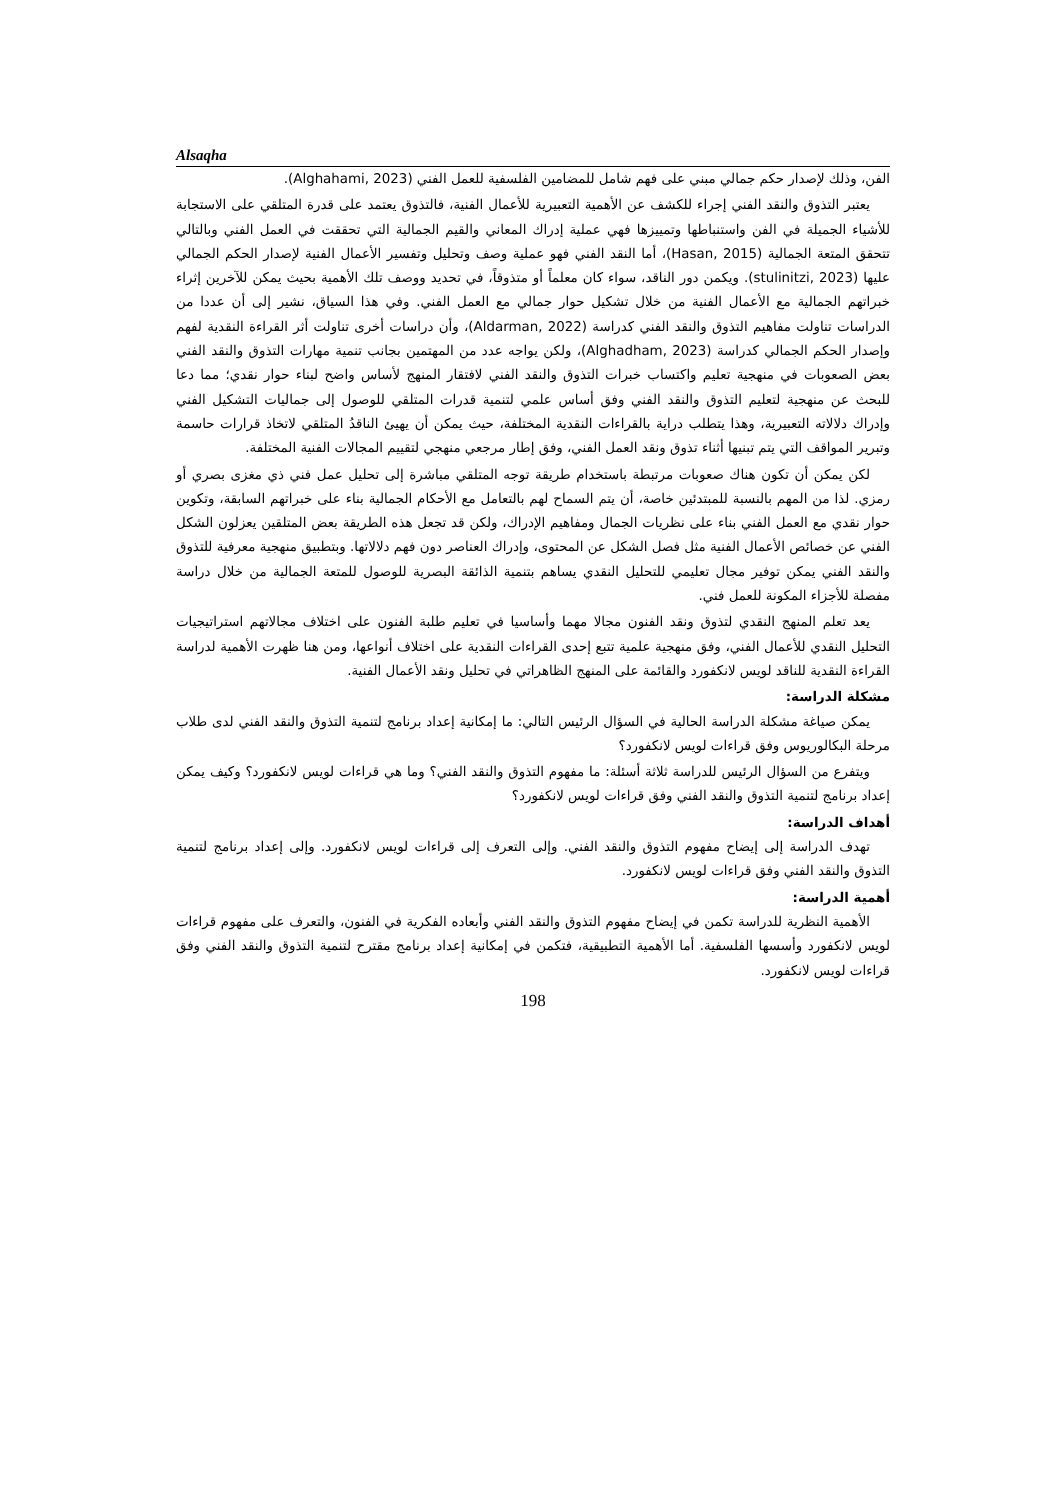Alsaqha
الفن، وذلك لإصدار حكم جمالي مبني على فهم شامل للمضامين الفلسفية للعمل الفني (Alghahami, 2023).
يعتبر التذوق والنقد الفني إجراء للكشف عن الأهمية التعبيرية للأعمال الفنية، فالتذوق يعتمد على قدرة المتلقي على الاستجابة للأشياء الجميلة في الفن واستنباطها وتمييزها فهي عملية إدراك المعاني والقيم الجمالية التي تحققت في العمل الفني وبالتالي تتحقق المتعة الجمالية (Hasan, 2015)، أما النقد الفني فهو عملية وصف وتحليل وتفسير الأعمال الفنية لإصدار الحكم الجمالي عليها (stulinitzi, 2023). ويكمن دور الناقد، سواء كان معلماً أو متذوقاً، في تحديد ووصف تلك الأهمية بحيث يمكن للآخرين إثراء خبراتهم الجمالية مع الأعمال الفنية من خلال تشكيل حوار جمالي مع العمل الفني. وفي هذا السياق، نشير إلى أن عددا من الدراسات تناولت مفاهيم التذوق والنقد الفني كدراسة (Aldarman, 2022)، وأن دراسات أخرى تناولت أثر القراءة النقدية لفهم وإصدار الحكم الجمالي كدراسة (Alghadham, 2023)، ولكن يواجه عدد من المهتمين بجانب تنمية مهارات التذوق والنقد الفني بعض الصعوبات في منهجية تعليم واكتساب خبرات التذوق والنقد الفني لافتقار المنهج لأساس واضح لبناء حوار نقدي؛ مما دعا للبحث عن منهجية لتعليم التذوق والنقد الفني وفق أساس علمي لتنمية قدرات المتلقي للوصول إلى جماليات التشكيل الفني وإدراك دلالاته التعبيرية، وهذا يتطلب دراية بالقراءات النقدية المختلفة، حيث يمكن أن يهيئ الناقدُ المتلقي لاتخاذ قرارات حاسمة وتبرير المواقف التي يتم تبنيها أثناء تذوق ونقد العمل الفني، وفق إطار مرجعي منهجي لتقييم المجالات الفنية المختلفة.
لكن يمكن أن تكون هناك صعوبات مرتبطة باستخدام طريقة توجه المتلقي مباشرة إلى تحليل عمل فني ذي مغزى بصري أو رمزي. لذا من المهم بالنسبة للمبتدئين خاصة، أن يتم السماح لهم بالتعامل مع الأحكام الجمالية بناء على خبراتهم السابقة، وتكوين حوار نقدي مع العمل الفني بناء على نظريات الجمال ومفاهيم الإدراك، ولكن قد تجعل هذه الطريقة بعض المتلقين يعزلون الشكل الفني عن خصائص الأعمال الفنية مثل فصل الشكل عن المحتوى، وإدراك العناصر دون فهم دلالاتها. وبتطبيق منهجية معرفية للتذوق والنقد الفني يمكن توفير مجال تعليمي للتحليل النقدي يساهم بتنمية الذائقة البصرية للوصول للمتعة الجمالية من خلال دراسة مفصلة للأجزاء المكونة للعمل فني.
يعد تعلم المنهج النقدي لتذوق ونقد الفنون مجالا مهما وأساسيا في تعليم طلبة الفنون على اختلاف مجالاتهم استراتيجيات التحليل النقدي للأعمال الفني، وفق منهجية علمية تتبع إحدى القراءات النقدية على اختلاف أنواعها، ومن هنا ظهرت الأهمية لدراسة القراءة النقدية للناقد لويس لانكفورد والقائمة على المنهج الظاهراتي في تحليل ونقد الأعمال الفنية.
مشكلة الدراسة:
يمكن صياغة مشكلة الدراسة الحالية في السؤال الرئيس التالي: ما إمكانية إعداد برنامج لتنمية التذوق والنقد الفني لدى طلاب مرحلة البكالوريوس وفق قراءات لويس لانكفورد؟
ويتفرع من السؤال الرئيس للدراسة ثلاثة أسئلة: ما مفهوم التذوق والنقد الفني؟ وما هي قراءات لويس لانكفورد؟ وكيف يمكن إعداد برنامج لتنمية التذوق والنقد الفني وفق قراءات لويس لانكفورد؟
أهداف الدراسة:
تهدف الدراسة إلى إيضاح مفهوم التذوق والنقد الفني. وإلى التعرف إلى قراءات لويس لانكفورد. وإلى إعداد برنامج لتنمية التذوق والنقد الفني وفق قراءات لويس لانكفورد.
أهمية الدراسة:
الأهمية النظرية للدراسة تكمن في إيضاح مفهوم التذوق والنقد الفني وأبعاده الفكرية في الفنون، والتعرف على مفهوم قراءات لويس لانكفورد وأسسها الفلسفية. أما الأهمية التطبيقية، فتكمن في إمكانية إعداد برنامج مقترح لتنمية التذوق والنقد الفني وفق قراءات لويس لانكفورد.
198